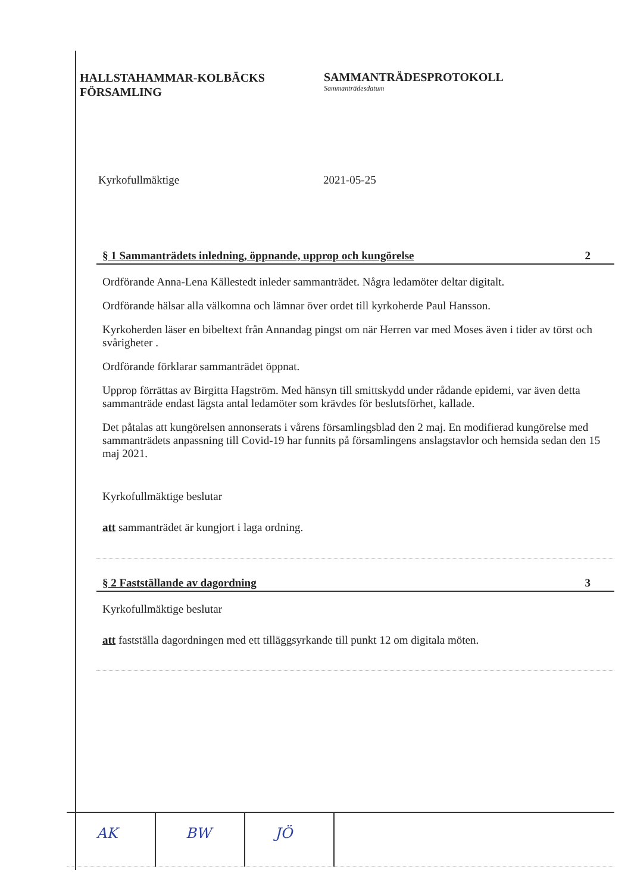HALLSTAHAMMAR-KOLBÄCKS
FÖRSAMLING
SAMMANTRÄDESPROTOKOLL
Sammanträdesdatum
Kyrkofullmäktige 2021-05-25
§ 1 Sammanträdets inledning, öppnande, upprop och kungörelse 2
Ordförande Anna-Lena Källestedt inleder sammanträdet. Några ledamöter deltar digitalt.
Ordförande hälsar alla välkomna och lämnar över ordet till kyrkoherde Paul Hansson.
Kyrkoherden läser en bibeltext från Annandag pingst om när Herren var med Moses även i tider av törst och svårigheter .
Ordförande förklarar sammanträdet öppnat.
Upprop förrättas av Birgitta Hagström. Med hänsyn till smittskydd under rådande epidemi, var även detta sammanträde endast lägsta antal ledamöter som krävdes för beslutsförhet, kallade.
Det påtalas att kungörelsen annonserats i vårens församlingsblad den 2 maj. En modifierad kungörelse med sammanträdets anpassning till Covid-19 har funnits på församlingens anslagstavlor och hemsida sedan den 15 maj 2021.
Kyrkofullmäktige beslutar
att sammanträdet är kungjort i laga ordning.
§ 2 Fastställande av dagordning 3
Kyrkofullmäktige beslutar
att fastställa dagordningen med ett tilläggsyrkande till punkt 12 om digitala möten.
AK BW JÖ